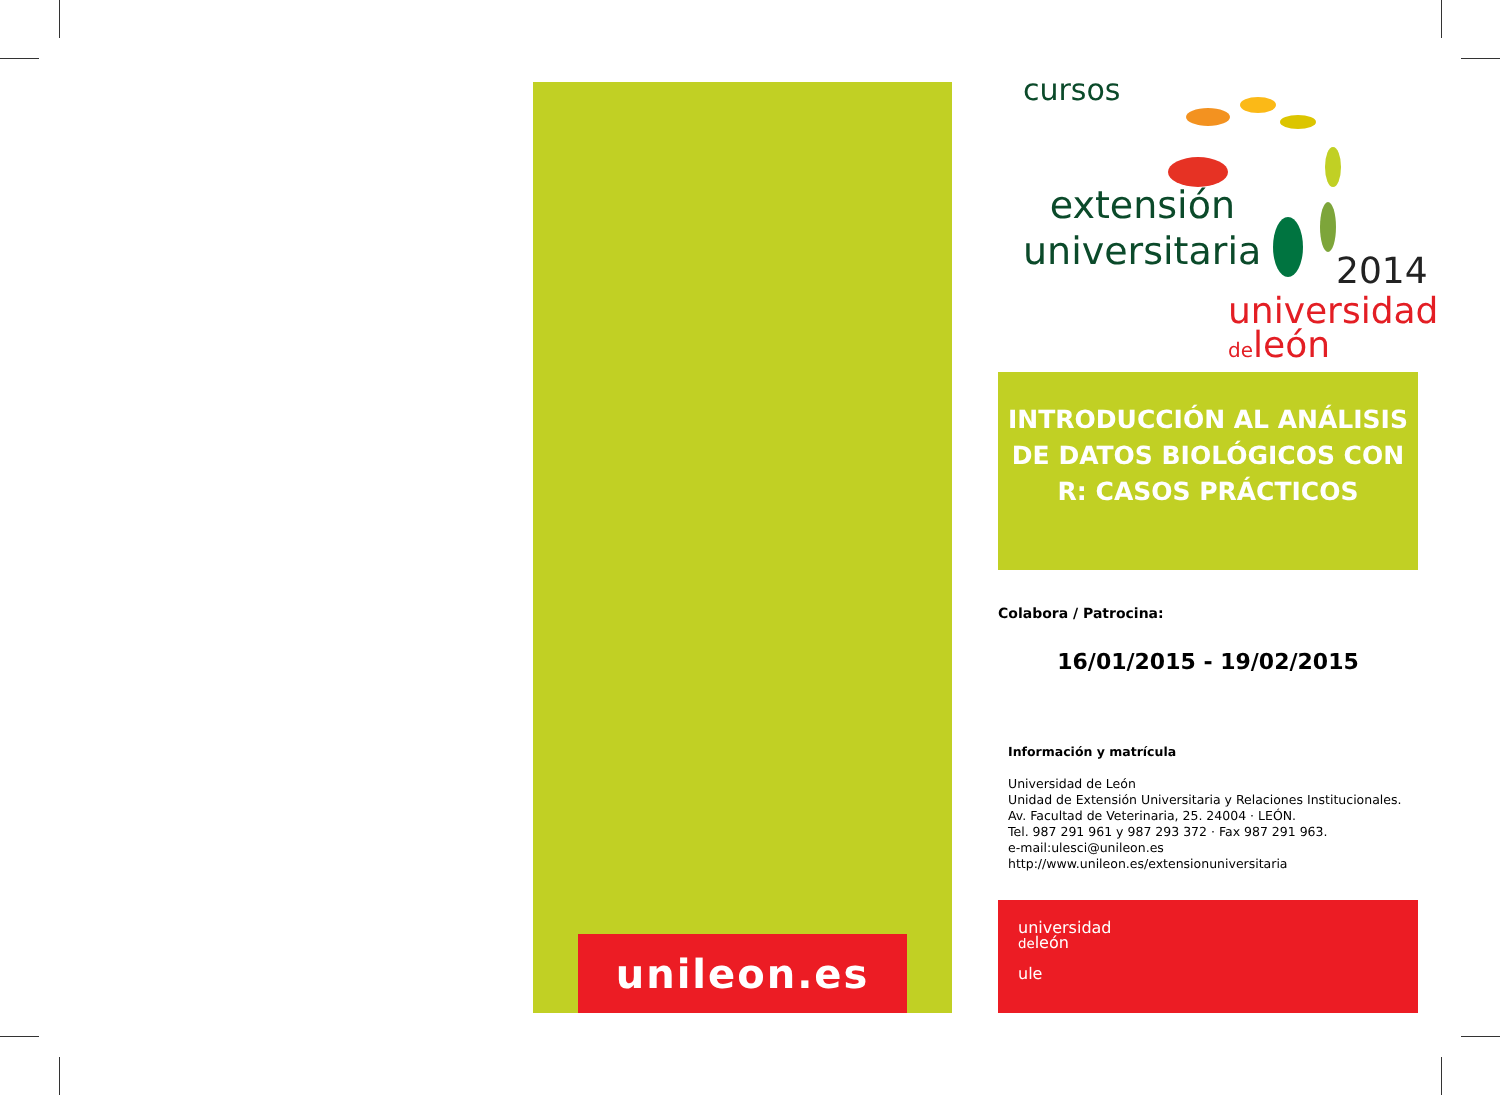unileon.es
cursos
extensión universitaria
2014
universidad
deleón
INTRODUCCIÓN AL ANÁLISIS DE DATOS BIOLÓGICOS CON R: CASOS PRÁCTICOS
Colabora / Patrocina:
16/01/2015 - 19/02/2015
Información y matrícula
Universidad de León
Unidad de Extensión Universitaria y Relaciones Institucionales.
Av. Facultad de Veterinaria, 25. 24004 · LEÓN.
Tel. 987 291 961 y 987 293 372 · Fax 987 291 963.
e-mail:ulesci@unileon.es
http://www.unileon.es/extensionuniversitaria
universidad
deleón
ule